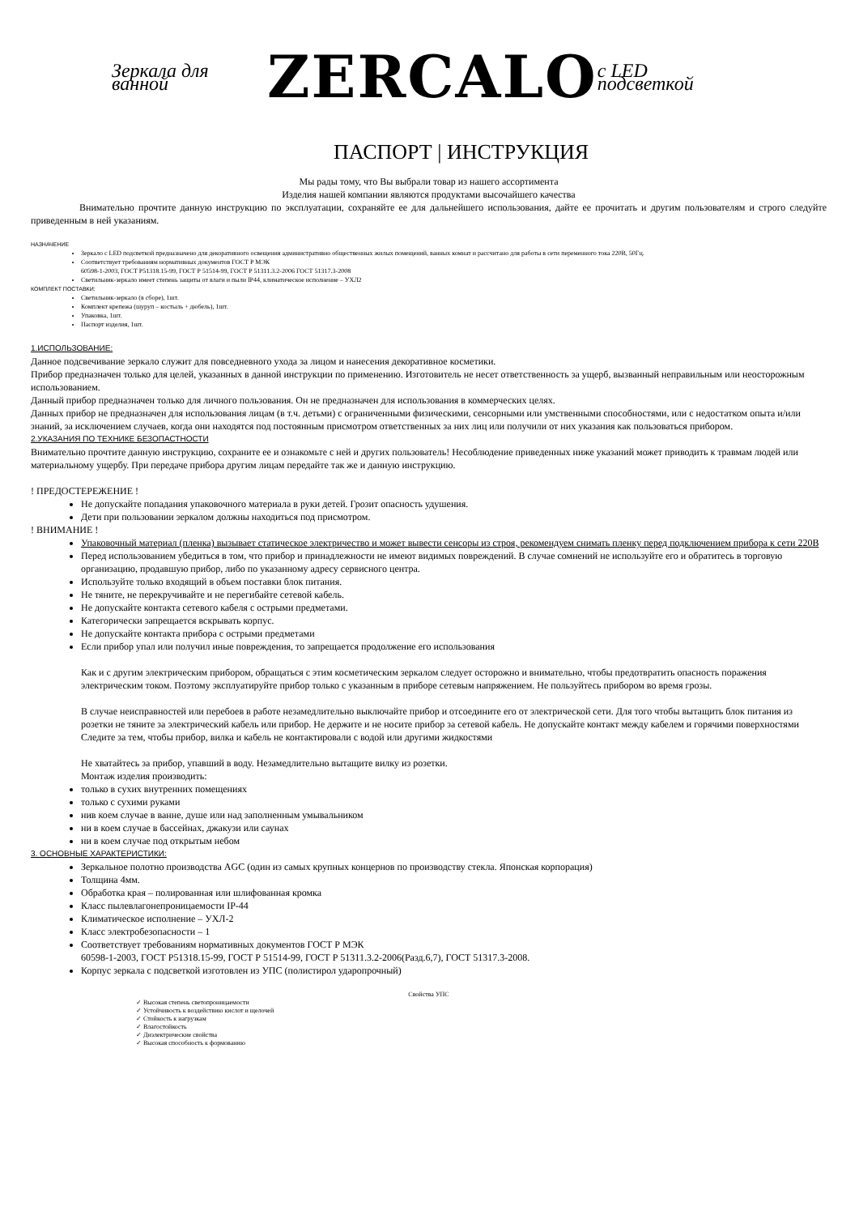Зеркала для ванной ZERCALO с LED подсветкой
ПАСПОРТ | ИНСТРУКЦИЯ
Мы рады тому, что Вы выбрали товар из нашего ассортимента
Изделия нашей компании являются продуктами высочайшего качества
Внимательно прочтите данную инструкцию по эксплуатации, сохраняйте ее для дальнейшего использования, дайте ее прочитать и другим пользователям и строго следуйте приведенным в ней указаниям.
НАЗНАЧЕНИЕ
Зеркало с LED подсветкой предназначено для декоративного освещения административно общественных жилых помещений, ванных комнат и рассчитано для работы в сети переменного тока 220В, 50Гц.
Соответствует требованиям нормативных документов ГОСТ Р МЭК
60598-1-2003, ГОСТ Р51318.15-99, ГОСТ Р 51514-99, ГОСТ Р 51311.3.2-2006 ГОСТ 51317.3-2008
Светильник-зеркало имеет степень защиты от влаги и пыли IP44, климатическое исполнение – УХЛ2
КОМПЛЕКТ ПОСТАВКИ:
Светильник-зеркало (в сборе), 1шт.
Комплект крепежа (шуруп – костыль + дюбель), 1шт.
Упаковка, 1шт.
Паспорт изделия, 1шт.
1.ИСПОЛЬЗОВАНИЕ:
Данное подсвечивание зеркало служит для повседневного ухода за лицом и нанесения декоративное косметики.
Прибор предназначен только для целей, указанных в данной инструкции по применению. Изготовитель не несет ответственность за ущерб, вызванный неправильным или неосторожным использованием.
Данный прибор предназначен только для личного пользования. Он не предназначен для использования в коммерческих целях.
Данных прибор не предназначен для использования лицам (в т.ч. детьми) с ограниченными физическими, сенсорными или умственными способностями, или с недостатком опыта и/или знаний, за исключением случаев, когда они находятся под постоянным присмотром ответственных за них лиц или получили от них указания как пользоваться прибором.
2.УКАЗАНИЯ ПО ТЕХНИКЕ БЕЗОПАСТНОСТИ
Внимательно прочтите данную инструкцию, сохраните ее и ознакомьте с ней и других пользователь! Несоблюдение приведенных ниже указаний может приводить к травмам людей или материальному ущербу. При передаче прибора другим лицам передайте так же и данную инструкцию.
! ПРЕДОСТЕРЕЖЕНИЕ !
Не допускайте попадания упаковочного материала в руки детей. Грозит опасность удушения.
Дети при пользовании зеркалом должны находиться под присмотром.
! ВНИМАНИЕ !
Упаковочный материал (пленка) вызывает статическое электричество и может вывести сенсоры из строя, рекомендуем снимать пленку перед подключением прибора к сети 220В
Перед использованием убедиться в том, что прибор и принадлежности не имеют видимых повреждений. В случае сомнений не используйте его и обратитесь в торговую организацию, продавшую прибор, либо по указанному адресу сервисного центра.
Используйте только входящий в объем поставки блок питания.
Не тяните, не перекручивайте и не перегибайте сетевой кабель.
Не допускайте контакта сетевого кабеля с острыми предметами.
Категорически запрещается вскрывать корпус.
Не допускайте контакта прибора с острыми предметами
Если прибор упал или получил иные повреждения, то запрещается продолжение его использования
Как и с другим электрическим прибором, обращаться с этим косметическим зеркалом следует осторожно и внимательно, чтобы предотвратить опасность поражения электрическим током. Поэтому эксплуатируйте прибор только с указанным в приборе сетевым напряжением. Не пользуйтесь прибором во время грозы.
В случае неисправностей или перебоев в работе незамедлительно выключайте прибор и отсоедините его от электрической сети. Для того чтобы вытащить блок питания из розетки не тяните за электрический кабель или прибор. Не держите и не носите прибор за сетевой кабель. Не допускайте контакт между кабелем и горячими поверхностями
Следите за тем, чтобы прибор, вилка и кабель не контактировали с водой или другими жидкостями
Не хватайтесь за прибор, упавший в воду. Незамедлительно вытащите вилку из розетки.
Монтаж изделия производить:
только в сухих внутренних помещениях
только с сухими руками
нив коем случае в ванне, душе или над заполненным умывальником
ни в коем случае в бассейнах, джакузи или саунах
ни в коем случае под открытым небом
3. ОСНОВНЫЕ ХАРАКТЕРИСТИКИ:
Зеркальное полотно производства AGC (один из самых крупных концернов по производству стекла. Японская корпорация)
Толщина 4мм.
Обработка края – полированная или шлифованная кромка
Класс пылевлагонепроницаемости IP-44
Климатическое исполнение – УХЛ-2
Класс электробезопасности – 1
Соответствует требованиям нормативных документов ГОСТ Р МЭК
60598-1-2003, ГОСТ Р51318.15-99, ГОСТ Р 51514-99, ГОСТ Р 51311.3.2-2006(Разд.6,7), ГОСТ 51317.3-2008.
Корпус зеркала с подсветкой изготовлен из УПС (полистирол ударопрочный)
Свойства УПС
✓ Высокая степень светопроницаемости
✓ Устойчивость к воздействию кислот и щелочей
✓ Стойкость к нагрузкам
✓ Влагостойкость
✓ Диэлектрические свойства
✓ Высокая способность к формованию